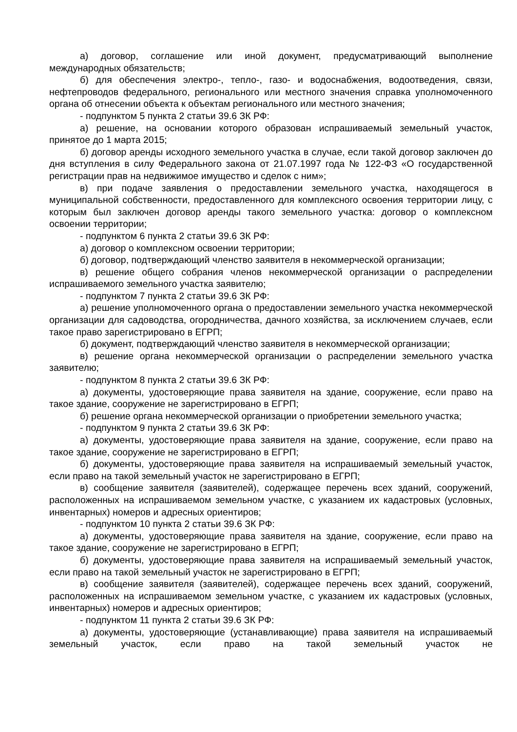а) договор, соглашение или иной документ, предусматривающий выполнение международных обязательств;
б) для обеспечения электро-, тепло-, газо- и водоснабжения, водоотведения, связи, нефтепроводов федерального, регионального или местного значения справка уполномоченного органа об отнесении объекта к объектам регионального или местного значения;
- подпунктом 5 пункта 2 статьи 39.6 ЗК РФ:
а) решение, на основании которого образован испрашиваемый земельный участок, принятое до 1 марта 2015;
б) договор аренды исходного земельного участка в случае, если такой договор заключен до дня вступления в силу Федерального закона от 21.07.1997 года № 122-ФЗ «О государственной регистрации прав на недвижимое имущество и сделок с ним»;
в) при подаче заявления о предоставлении земельного участка, находящегося в муниципальной собственности, предоставленного для комплексного освоения территории лицу, с которым был заключен договор аренды такого земельного участка: договор о комплексном освоении территории;
- подпунктом 6 пункта 2 статьи 39.6 ЗК РФ:
а) договор о комплексном освоении территории;
б) договор, подтверждающий членство заявителя в некоммерческой организации;
в) решение общего собрания членов некоммерческой организации о распределении испрашиваемого земельного участка заявителю;
- подпунктом 7 пункта 2 статьи 39.6 ЗК РФ:
а) решение уполномоченного органа о предоставлении земельного участка некоммерческой организации для садоводства, огородничества, дачного хозяйства, за исключением случаев, если такое право зарегистрировано в ЕГРП;
б) документ, подтверждающий членство заявителя в некоммерческой организации;
в) решение органа некоммерческой организации о распределении земельного участка заявителю;
- подпунктом 8 пункта 2 статьи 39.6 ЗК РФ:
а) документы, удостоверяющие права заявителя на здание, сооружение, если право на такое здание, сооружение не зарегистрировано в ЕГРП;
б) решение органа некоммерческой организации о приобретении земельного участка;
- подпунктом 9 пункта 2 статьи 39.6 ЗК РФ:
а) документы, удостоверяющие права заявителя на здание, сооружение, если право на такое здание, сооружение не зарегистрировано в ЕГРП;
б) документы, удостоверяющие права заявителя на испрашиваемый земельный участок, если право на такой земельный участок не зарегистрировано в ЕГРП;
в) сообщение заявителя (заявителей), содержащее перечень всех зданий, сооружений, расположенных на испрашиваемом земельном участке, с указанием их кадастровых (условных, инвентарных) номеров и адресных ориентиров;
- подпунктом 10 пункта 2 статьи 39.6 ЗК РФ:
а) документы, удостоверяющие права заявителя на здание, сооружение, если право на такое здание, сооружение не зарегистрировано в ЕГРП;
б) документы, удостоверяющие права заявителя на испрашиваемый земельный участок, если право на такой земельный участок не зарегистрировано в ЕГРП;
в) сообщение заявителя (заявителей), содержащее перечень всех зданий, сооружений, расположенных на испрашиваемом земельном участке, с указанием их кадастровых (условных, инвентарных) номеров и адресных ориентиров;
- подпунктом 11 пункта 2 статьи 39.6 ЗК РФ:
а) документы, удостоверяющие (устанавливающие) права заявителя на испрашиваемый земельный участок, если право на такой земельный участок не